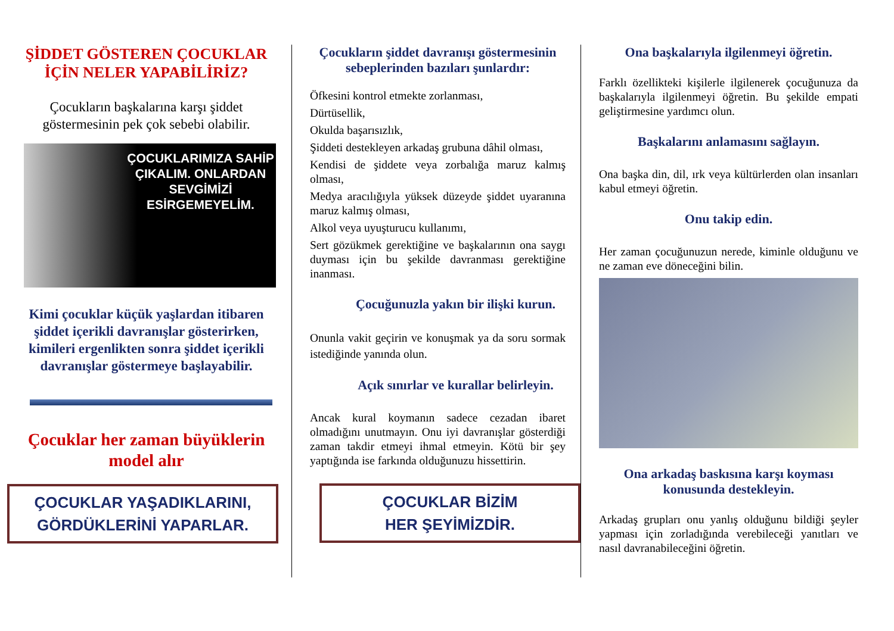ŞİDDET GÖSTEREN ÇOCUKLAR İÇİN NELER YAPABİLİRİZ?
Çocukların başkalarına karşı şiddet göstermesinin pek çok sebebi olabilir.
ÇOCUKLARIMIZA SAHİP ÇIKALIM. ONLARDAN SEVGİMİZİ ESİRGEMEYELİM.
Kimi çocuklar küçük yaşlardan itibaren şiddet içerikli davranışlar gösterirken, kimileri ergenlikten sonra şiddet içerikli davranışlar göstermeye başlayabilir.
Çocuklar her zaman büyüklerin model alır
ÇOCUKLAR YAŞADIKLARINI, GÖRDÜKLERİNİ YAPARLAR.
Çocukların şiddet davranışı göstermesinin sebeplerinden bazıları şunlardır:
Öfkesini kontrol etmekte zorlanması,
Dürtüsellik,
Okulda başarısızlık,
Şiddeti destekleyen arkadaş grubuna dâhil olması,
Kendisi de şiddete veya zorbalığa maruz kalmış olması,
Medya aracılığıyla yüksek düzeyde şiddet uyaranına maruz kalmış olması,
Alkol veya uyuşturucu kullanımı,
Sert gözükmek gerektiğine ve başkalarının ona saygı duyması için bu şekilde davranması gerektiğine inanması.
Çocuğunuzla yakın bir ilişki kurun.
Onunla vakit geçirin ve konuşmak ya da soru sormak istediğinde yanında olun.
Açık sınırlar ve kurallar belirleyin.
Ancak kural koymanın sadece cezadan ibaret olmadığını unutmayın. Onu iyi davranışlar gösterdiği zaman takdir etmeyi ihmal etmeyin. Kötü bir şey yaptığında ise farkında olduğunuzu hissettirin.
ÇOCUKLAR BİZİM
HER ŞEYİMİZDİR.
Ona başkalarıyla ilgilenmeyi öğretin.
Farklı özellikteki kişilerle ilgilenerek çocuğunuza da başkalarıyla ilgilenmeyi öğretin. Bu şekilde empati geliştirmesine yardımcı olun.
Başkalarını anlamasını sağlayın.
Ona başka din, dil, ırk veya kültürlerden olan insanları kabul etmeyi öğretin.
Onu takip edin.
Her zaman çocuğunuzun nerede, kiminle olduğunu ve ne zaman eve döneceğini bilin.
Ona arkadaş baskısına karşı koyması konusunda destekleyin.
Arkadaş grupları onu yanlış olduğunu bildiği şeyler yapması için zorladığında verebileceği yanıtları ve nasıl davranabileceğini öğretin.